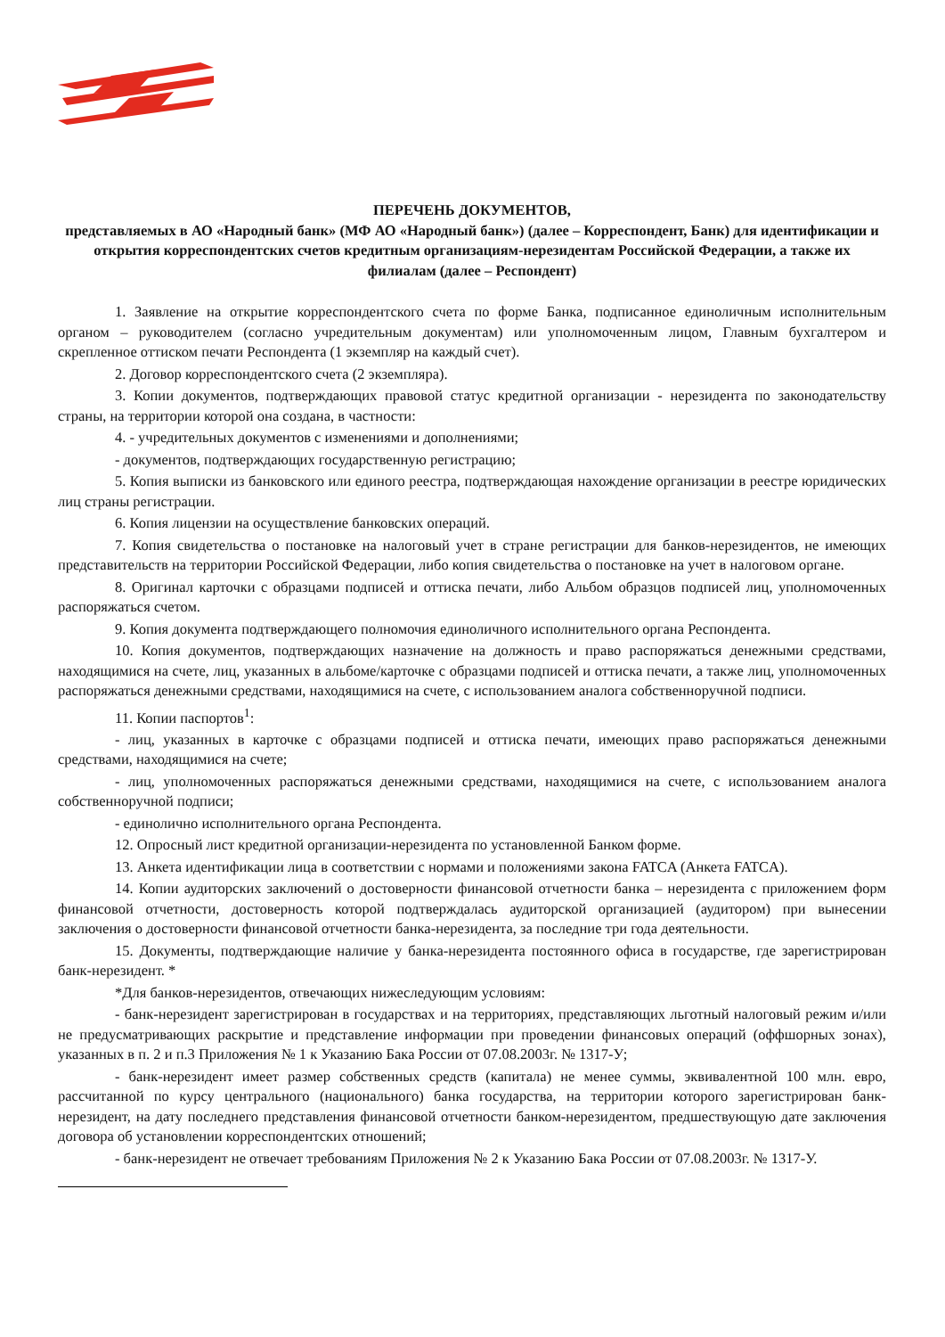ПЕРЕЧЕНЬ ДОКУМЕНТОВ,
представляемых в АО «Народный банк» (МФ АО «Народный банк») (далее – Корреспондент, Банк) для идентификации и открытия корреспондентских счетов кредитным организациям-нерезидентам Российской Федерации, а также их филиалам (далее – Респондент)
1. Заявление на открытие корреспондентского счета по форме Банка, подписанное единоличным исполнительным органом – руководителем (согласно учредительным документам) или уполномоченным лицом, Главным бухгалтером и скрепленное оттиском печати Респондента (1 экземпляр на каждый счет).
2. Договор корреспондентского счета (2 экземпляра).
3. Копии документов, подтверждающих правовой статус кредитной организации - нерезидента по законодательству страны, на территории которой она создана, в частности:
4. - учредительных документов с изменениями и дополнениями;
- документов, подтверждающих государственную регистрацию;
5. Копия выписки из банковского или единого реестра, подтверждающая нахождение организации в реестре юридических лиц страны регистрации.
6. Копия лицензии на осуществление банковских операций.
7. Копия свидетельства о постановке на налоговый учет в стране регистрации для банков-нерезидентов, не имеющих представительств на территории Российской Федерации, либо копия свидетельства о постановке на учет в налоговом органе.
8. Оригинал карточки с образцами подписей и оттиска печати, либо Альбом образцов подписей лиц, уполномоченных распоряжаться счетом.
9. Копия документа подтверждающего полномочия единоличного исполнительного органа Респондента.
10. Копия документов, подтверждающих назначение на должность и право распоряжаться денежными средствами, находящимися на счете, лиц, указанных в альбоме/карточке с образцами подписей и оттиска печати, а также лиц, уполномоченных распоряжаться денежными средствами, находящимися на счете, с использованием аналога собственноручной подписи.
11. Копии паспортов<sup>1</sup>:
- лиц, указанных в карточке с образцами подписей и оттиска печати, имеющих право распоряжаться денежными средствами, находящимися на счете;
- лиц, уполномоченных распоряжаться денежными средствами, находящимися на счете, с использованием аналога собственноручной подписи;
- единолично исполнительного органа Респондента.
12. Опросный лист кредитной организации-нерезидента по установленной Банком форме.
13. Анкета идентификации лица в соответствии с нормами и положениями закона FATCA (Анкета FATCA).
14. Копии аудиторских заключений о достоверности финансовой отчетности банка – нерезидента с приложением форм финансовой отчетности, достоверность которой подтверждалась аудиторской организацией (аудитором) при вынесении заключения о достоверности финансовой отчетности банка-нерезидента, за последние три года деятельности.
15. Документы, подтверждающие наличие у банка-нерезидента постоянного офиса в государстве, где зарегистрирован банк-нерезидент. *
*Для банков-нерезидентов, отвечающих нижеследующим условиям:
- банк-нерезидент зарегистрирован в государствах и на территориях, представляющих льготный налоговый режим и/или не предусматривающих раскрытие и представление информации при проведении финансовых операций (оффшорных зонах), указанных в п. 2 и п.3 Приложения № 1 к Указанию Бака России от 07.08.2003г. № 1317-У;
- банк-нерезидент имеет размер собственных средств (капитала) не менее суммы, эквивалентной 100 млн. евро, рассчитанной по курсу центрального (национального) банка государства, на территории которого зарегистрирован банк-нерезидент, на дату последнего представления финансовой отчетности банком-нерезидентом, предшествующую дате заключения договора об установлении корреспондентских отношений;
- банк-нерезидент не отвечает требованиям Приложения № 2 к Указанию Бака России от 07.08.2003г. № 1317-У.